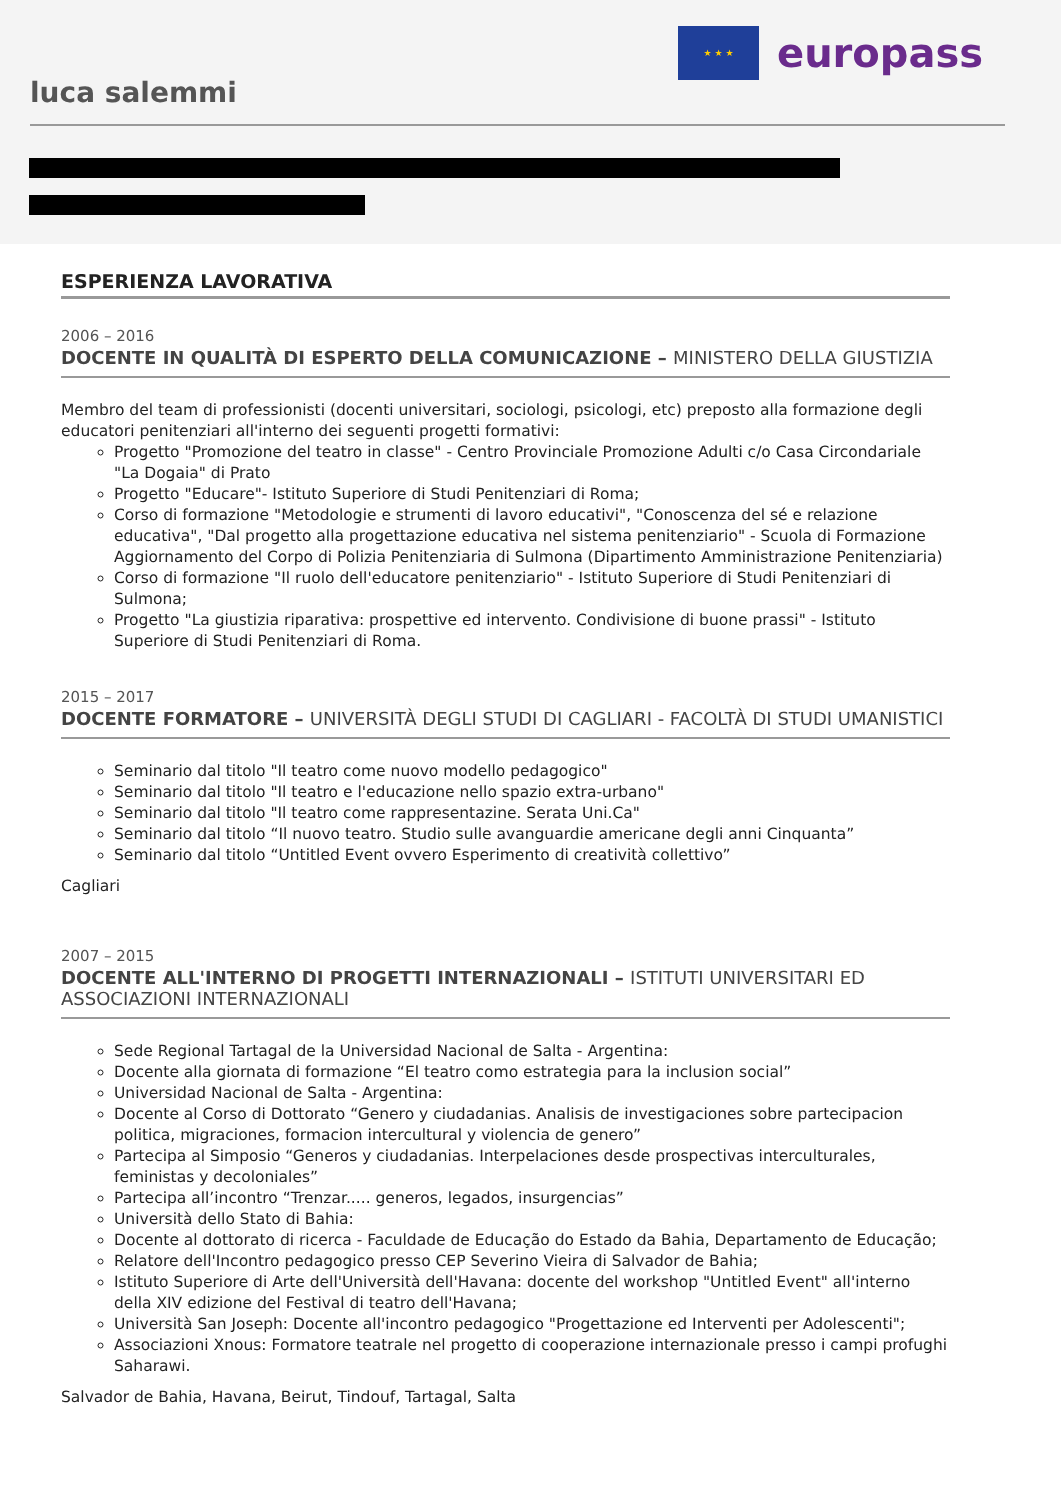★ ★ ★
europass
luca salemmi
ESPERIENZA LAVORATIVA
2006 – 2016
DOCENTE IN QUALITÀ DI ESPERTO DELLA COMUNICAZIONE – MINISTERO DELLA GIUSTIZIA
Membro del team di professionisti (docenti universitari, sociologi, psicologi, etc) preposto alla formazione degli educatori penitenziari all'interno dei seguenti progetti formativi:
Progetto "Promozione del teatro in classe" - Centro Provinciale Promozione Adulti c/o Casa Circondariale "La Dogaia" di Prato
Progetto "Educare"- Istituto Superiore di Studi Penitenziari di Roma;
Corso di formazione "Metodologie e strumenti di lavoro educativi", "Conoscenza del sé e relazione educativa", "Dal progetto alla progettazione educativa nel sistema penitenziario" - Scuola di Formazione Aggiornamento del Corpo di Polizia Penitenziaria di Sulmona (Dipartimento Amministrazione Penitenziaria)
Corso di formazione "Il ruolo dell'educatore penitenziario" - Istituto Superiore di Studi Penitenziari di Sulmona;
Progetto "La giustizia riparativa: prospettive ed intervento. Condivisione di buone prassi" - Istituto Superiore di Studi Penitenziari di Roma.
2015 – 2017
DOCENTE FORMATORE – UNIVERSITÀ DEGLI STUDI DI CAGLIARI - FACOLTÀ DI STUDI UMANISTICI
Seminario dal titolo "Il teatro come nuovo modello pedagogico"
Seminario dal titolo "Il teatro e l'educazione nello spazio extra-urbano"
Seminario dal titolo "Il teatro come rappresentazine. Serata Uni.Ca"
Seminario dal titolo “Il nuovo teatro. Studio sulle avanguardie americane degli anni Cinquanta”
Seminario dal titolo “Untitled Event ovvero Esperimento di creatività collettivo”
Cagliari
2007 – 2015
DOCENTE ALL'INTERNO DI PROGETTI INTERNAZIONALI – ISTITUTI UNIVERSITARI ED ASSOCIAZIONI INTERNAZIONALI
Sede Regional Tartagal de la Universidad Nacional de Salta - Argentina:
Docente alla giornata di formazione “El teatro como estrategia para la inclusion social”
Universidad Nacional de Salta - Argentina:
Docente al Corso di Dottorato “Genero y ciudadanias. Analisis de investigaciones sobre partecipacion politica, migraciones, formacion intercultural y violencia de genero”
Partecipa al Simposio “Generos y ciudadanias. Interpelaciones desde prospectivas interculturales, feministas y decoloniales”
Partecipa all’incontro “Trenzar..... generos, legados, insurgencias”
Università dello Stato di Bahia:
Docente al dottorato di ricerca - Faculdade de Educação do Estado da Bahia, Departamento de Educação;
Relatore dell'Incontro pedagogico presso CEP Severino Vieira di Salvador de Bahia;
Istituto Superiore di Arte dell'Università dell'Havana: docente del workshop "Untitled Event" all'interno della XIV edizione del Festival di teatro dell'Havana;
Università San Joseph: Docente all'incontro pedagogico "Progettazione ed Interventi per Adolescenti";
Associazioni Xnous: Formatore teatrale nel progetto di cooperazione internazionale presso i campi profughi Saharawi.
Salvador de Bahia, Havana, Beirut, Tindouf, Tartagal, Salta